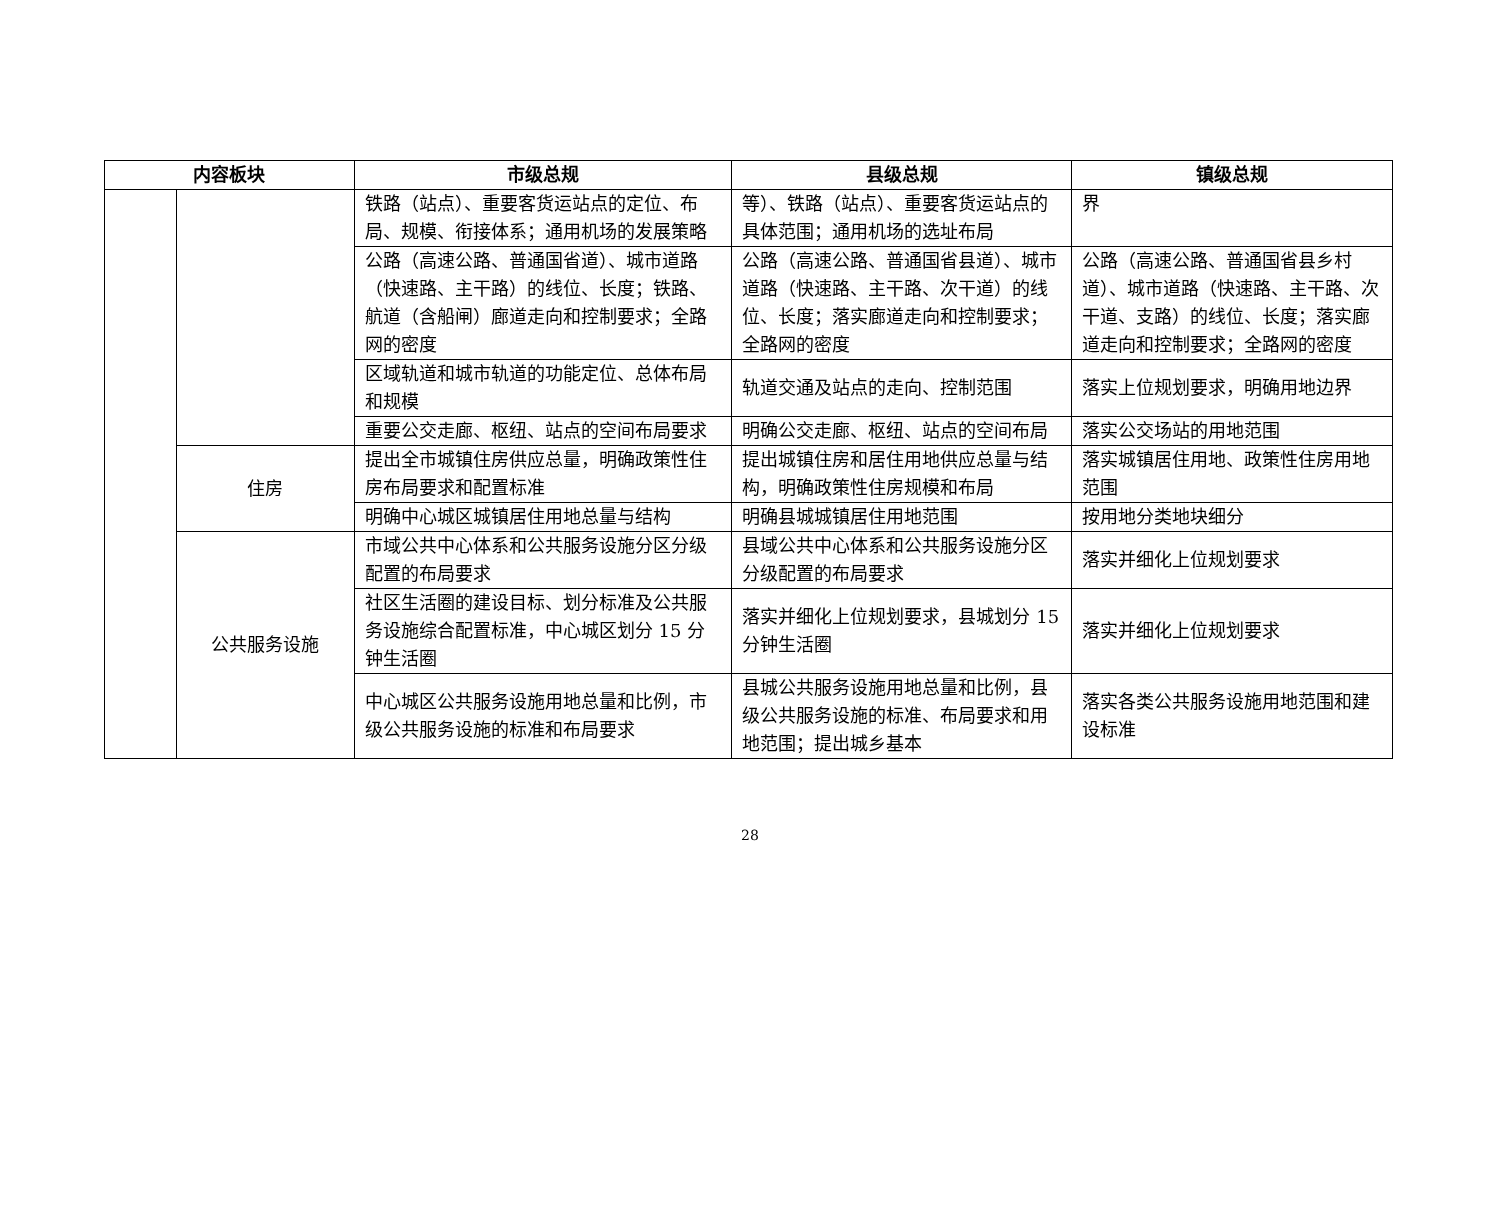| 内容板块 | | 市级总规 | 县级总规 | 镇级总规 |
| --- | --- | --- | --- | --- |
| | | 铁路（站点）、重要客货运站点的定位、布局、规模、衔接体系；通用机场的发展策略 | 等）、铁路（站点）、重要客货运站点的具体范围；通用机场的选址布局 | 界 |
| | | 公路（高速公路、普通国省道）、城市道路（快速路、主干路）的线位、长度；铁路、航道（含船闸）廊道走向和控制要求；全路网的密度 | 公路（高速公路、普通国省县道）、城市道路（快速路、主干路、次干道）的线位、长度；落实廊道走向和控制要求；全路网的密度 | 公路（高速公路、普通国省县乡村道）、城市道路（快速路、主干路、次干道、支路）的线位、长度；落实廊道走向和控制要求；全路网的密度 |
| | | 区域轨道和城市轨道的功能定位、总体布局和规模 | 轨道交通及站点的走向、控制范围 | 落实上位规划要求，明确用地边界 |
| | | 重要公交走廊、枢纽、站点的空间布局要求 | 明确公交走廊、枢纽、站点的空间布局 | 落实公交场站的用地范围 |
| | 住房 | 提出全市城镇住房供应总量，明确政策性住房布局要求和配置标准 | 提出城镇住房和居住用地供应总量与结构，明确政策性住房规模和布局 | 落实城镇居住用地、政策性住房用地范围 |
| | | 明确中心城区城镇居住用地总量与结构 | 明确县城城镇居住用地范围 | 按用地分类地块细分 |
| | 公共服务设施 | 市域公共中心体系和公共服务设施分区分级配置的布局要求 | 县域公共中心体系和公共服务设施分区分级配置的布局要求 | 落实并细化上位规划要求 |
| | | 社区生活圈的建设目标、划分标准及公共服务设施综合配置标准，中心城区划分 15 分钟生活圈 | 落实并细化上位规划要求，县城划分 15 分钟生活圈 | 落实并细化上位规划要求 |
| | | 中心城区公共服务设施用地总量和比例，市级公共服务设施的标准和布局要求 | 县城公共服务设施用地总量和比例，县级公共服务设施的标准、布局要求和用地范围；提出城乡基本 | 落实各类公共服务设施用地范围和建设标准 |
28